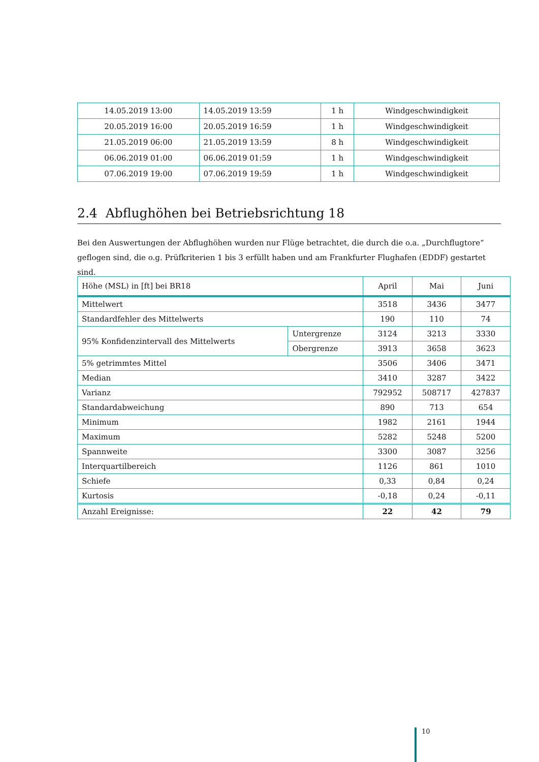| 14.05.2019 13:00 | 14.05.2019 13:59 | 1 h | Windgeschwindigkeit |
| 20.05.2019 16:00 | 20.05.2019 16:59 | 1 h | Windgeschwindigkeit |
| 21.05.2019 06:00 | 21.05.2019 13:59 | 8 h | Windgeschwindigkeit |
| 06.06.2019 01:00 | 06.06.2019 01:59 | 1 h | Windgeschwindigkeit |
| 07.06.2019 19:00 | 07.06.2019 19:59 | 1 h | Windgeschwindigkeit |
2.4 Abflughöhen bei Betriebsrichtung 18
Bei den Auswertungen der Abflughöhen wurden nur Flüge betrachtet, die durch die o.a. „Durchflugtore“ geflogen sind, die o.g. Prüfkriterien 1 bis 3 erfüllt haben und am Frankfurter Flughafen (EDDF) gestartet sind.
| Höhe (MSL) in [ft] bei BR18 | | April | Mai | Juni |
| --- | --- | --- | --- | --- |
| Mittelwert | | 3518 | 3436 | 3477 |
| Standardfehler des Mittelwerts | | 190 | 110 | 74 |
| 95% Konfidenzintervall des Mittelwerts | Untergrenze | 3124 | 3213 | 3330 |
| | Obergrenze | 3913 | 3658 | 3623 |
| 5% getrimmtes Mittel | | 3506 | 3406 | 3471 |
| Median | | 3410 | 3287 | 3422 |
| Varianz | | 792952 | 508717 | 427837 |
| Standardabweichung | | 890 | 713 | 654 |
| Minimum | | 1982 | 2161 | 1944 |
| Maximum | | 5282 | 5248 | 5200 |
| Spannweite | | 3300 | 3087 | 3256 |
| Interquartilbereich | | 1126 | 861 | 1010 |
| Schiefe | | 0,33 | 0,84 | 0,24 |
| Kurtosis | | -0,18 | 0,24 | -0,11 |
| Anzahl Ereignisse: | | 22 | 42 | 79 |
10